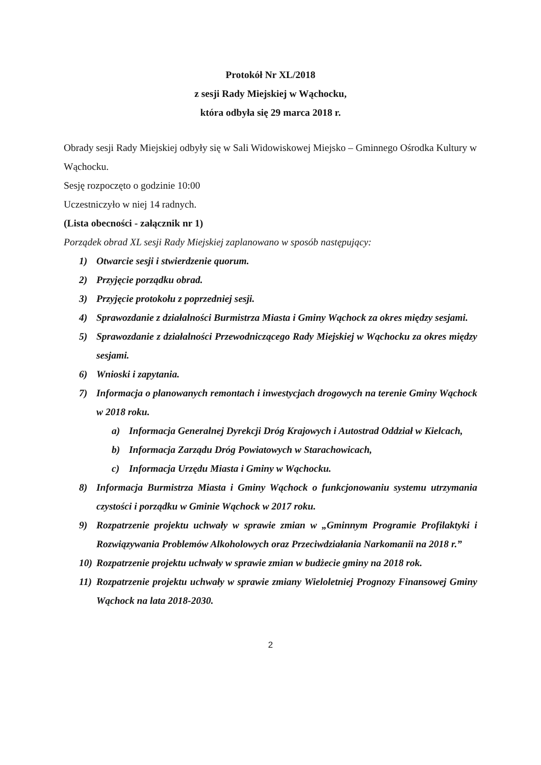Protokół Nr XL/2018
z sesji Rady Miejskiej w Wąchocku,
która odbyła się 29 marca 2018 r.
Obrady sesji Rady Miejskiej odbyły się w Sali Widowiskowej Miejsko – Gminnego Ośrodka Kultury w Wąchocku.
Sesję rozpoczęto o godzinie 10:00
Uczestniczyło w niej 14 radnych.
(Lista obecności - załącznik nr 1)
Porządek obrad XL sesji Rady Miejskiej zaplanowano w sposób następujący:
1) Otwarcie sesji i stwierdzenie quorum.
2) Przyjęcie porządku obrad.
3) Przyjęcie protokołu z poprzedniej sesji.
4) Sprawozdanie z działalności Burmistrza Miasta i Gminy Wąchock za okres między sesjami.
5) Sprawozdanie z działalności Przewodniczącego Rady Miejskiej w Wąchocku za okres między sesjami.
6) Wnioski i zapytania.
7) Informacja o planowanych remontach i inwestycjach drogowych na terenie Gminy Wąchock w 2018 roku.
a) Informacja Generalnej Dyrekcji Dróg Krajowych i Autostrad Oddział w Kielcach,
b) Informacja Zarządu Dróg Powiatowych w Starachowicach,
c) Informacja Urzędu Miasta i Gminy w Wąchocku.
8) Informacja Burmistrza Miasta i Gminy Wąchock o funkcjonowaniu systemu utrzymania czystości i porządku w Gminie Wąchock w 2017 roku.
9) Rozpatrzenie projektu uchwały w sprawie zmian w „Gminnym Programie Profilaktyki i Rozwiązywania Problemów Alkoholowych oraz Przeciwdziałania Narkomanii na 2018 r.”
10) Rozpatrzenie projektu uchwały w sprawie zmian w budżecie gminy na 2018 rok.
11) Rozpatrzenie projektu uchwały w sprawie zmiany Wieloletniej Prognozy Finansowej Gminy Wąchock na lata 2018-2030.
2